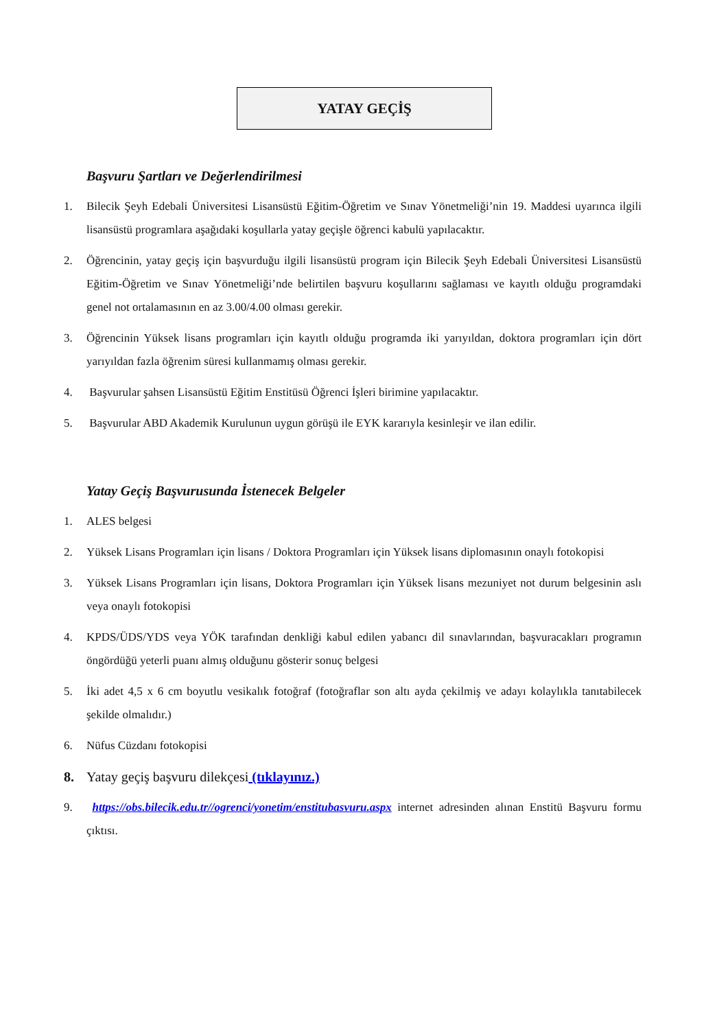YATAY GEÇİŞ
Başvuru Şartları ve Değerlendirilmesi
1. Bilecik Şeyh Edebali Üniversitesi Lisansüstü Eğitim-Öğretim ve Sınav Yönetmeliği’nin 19. Maddesi uyarınca ilgili lisansüstü programlara aşağıdaki koşullarla yatay geçişle öğrenci kabulü yapılacaktır.
2. Öğrencinin, yatay geçiş için başvurduğu ilgili lisansüstü program için Bilecik Şeyh Edebali Üniversitesi Lisansüstü Eğitim-Öğretim ve Sınav Yönetmeliği’nde belirtilen başvuru koşullarını sağlaması ve kayıtlı olduğu programdaki genel not ortalamasının en az 3.00/4.00 olması gerekir.
3. Öğrencinin Yüksek lisans programları için kayıtlı olduğu programda iki yarıyıldan, doktora programları için dört yarıyıldan fazla öğrenim süresi kullanmamış olması gerekir.
4. Başvurular şahsen Lisansüstü Eğitim Enstitüsü Öğrenci İşleri birimine yapılacaktır.
5. Başvurular ABD Akademik Kurulunun uygun görüşü ile EYK kararıyla kesinleşir ve ilan edilir.
Yatay Geçiş Başvurusunda İstenecek Belgeler
1. ALES belgesi
2. Yüksek Lisans Programları için lisans / Doktora Programları için Yüksek lisans diplomasının onaylı fotokopisi
3. Yüksek Lisans Programları için lisans, Doktora Programları için Yüksek lisans mezuniyet not durum belgesinin aslı veya onaylı fotokopisi
4. KPDS/ÜDS/YDS veya YÖK tarafından denkliği kabul edilen yabancı dil sınavlarından, başvuracakları programın öngördüğü yeterli puanı almış olduğunu gösterir sonuç belgesi
5. İki adet 4,5 x 6 cm boyutlu vesikalık fotoğraf (fotoğraflar son altı ayda çekilmiş ve adayı kolaylıkla tanıtabilecek şekilde olmalıdır.)
6. Nüfus Cüzdanı fotokopisi
8. Yatay geçiş başvuru dilekçesi (tıklayınız.)
9. https://obs.bilecik.edu.tr//ogrenci/yonetim/enstitubasvuru.aspx internet adresinden alınan Enstitü Başvuru formu çıktısı.